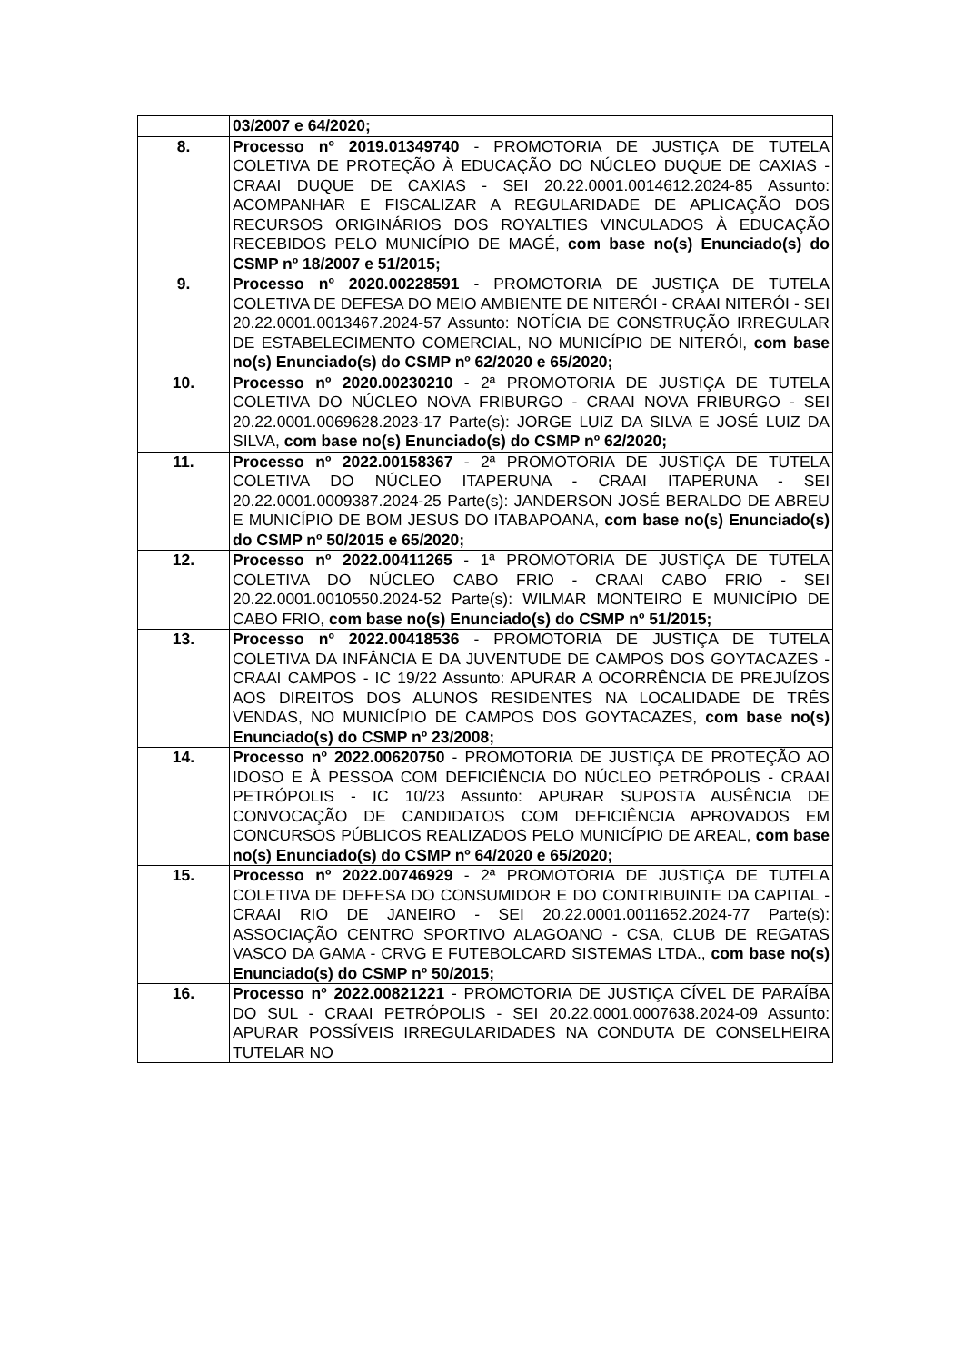| | 03/2007 e 64/2020; |
| 8. | Processo nº 2019.01349740 - PROMOTORIA DE JUSTIÇA DE TUTELA COLETIVA DE PROTEÇÃO À EDUCAÇÃO DO NÚCLEO DUQUE DE CAXIAS - CRAAI DUQUE DE CAXIAS - SEI 20.22.0001.0014612.2024-85 Assunto: ACOMPANHAR E FISCALIZAR A REGULARIDADE DE APLICAÇÃO DOS RECURSOS ORIGINÁRIOS DOS ROYALTIES VINCULADOS À EDUCAÇÃO RECEBIDOS PELO MUNICÍPIO DE MAGÉ, com base no(s) Enunciado(s) do CSMP nº 18/2007 e 51/2015; |
| 9. | Processo nº 2020.00228591 - PROMOTORIA DE JUSTIÇA DE TUTELA COLETIVA DE DEFESA DO MEIO AMBIENTE DE NITERÓI - CRAAI NITERÓI - SEI 20.22.0001.0013467.2024-57 Assunto: NOTÍCIA DE CONSTRUÇÃO IRREGULAR DE ESTABELECIMENTO COMERCIAL, NO MUNICÍPIO DE NITERÓI, com base no(s) Enunciado(s) do CSMP nº 62/2020 e 65/2020; |
| 10. | Processo nº 2020.00230210 - 2ª PROMOTORIA DE JUSTIÇA DE TUTELA COLETIVA DO NÚCLEO NOVA FRIBURGO - CRAAI NOVA FRIBURGO - SEI 20.22.0001.0069628.2023-17 Parte(s): JORGE LUIZ DA SILVA E JOSÉ LUIZ DA SILVA, com base no(s) Enunciado(s) do CSMP nº 62/2020; |
| 11. | Processo nº 2022.00158367 - 2ª PROMOTORIA DE JUSTIÇA DE TUTELA COLETIVA DO NÚCLEO ITAPERUNA - CRAAI ITAPERUNA - SEI 20.22.0001.0009387.2024-25 Parte(s): JANDERSON JOSÉ BERALDO DE ABREU E MUNICÍPIO DE BOM JESUS DO ITABAPOANA, com base no(s) Enunciado(s) do CSMP nº 50/2015 e 65/2020; |
| 12. | Processo nº 2022.00411265 - 1ª PROMOTORIA DE JUSTIÇA DE TUTELA COLETIVA DO NÚCLEO CABO FRIO - CRAAI CABO FRIO - SEI 20.22.0001.0010550.2024-52 Parte(s): WILMAR MONTEIRO E MUNICÍPIO DE CABO FRIO, com base no(s) Enunciado(s) do CSMP nº 51/2015; |
| 13. | Processo nº 2022.00418536 - PROMOTORIA DE JUSTIÇA DE TUTELA COLETIVA DA INFÂNCIA E DA JUVENTUDE DE CAMPOS DOS GOYTACAZES - CRAAI CAMPOS - IC 19/22 Assunto: APURAR A OCORRÊNCIA DE PREJUÍZOS AOS DIREITOS DOS ALUNOS RESIDENTES NA LOCALIDADE DE TRÊS VENDAS, NO MUNICÍPIO DE CAMPOS DOS GOYTACAZES, com base no(s) Enunciado(s) do CSMP nº 23/2008; |
| 14. | Processo nº 2022.00620750 - PROMOTORIA DE JUSTIÇA DE PROTEÇÃO AO IDOSO E À PESSOA COM DEFICIÊNCIA DO NÚCLEO PETRÓPOLIS - CRAAI PETRÓPOLIS - IC 10/23 Assunto: APURAR SUPOSTA AUSÊNCIA DE CONVOCAÇÃO DE CANDIDATOS COM DEFICIÊNCIA APROVADOS EM CONCURSOS PÚBLICOS REALIZADOS PELO MUNICÍPIO DE AREAL, com base no(s) Enunciado(s) do CSMP nº 64/2020 e 65/2020; |
| 15. | Processo nº 2022.00746929 - 2ª PROMOTORIA DE JUSTIÇA DE TUTELA COLETIVA DE DEFESA DO CONSUMIDOR E DO CONTRIBUINTE DA CAPITAL - CRAAI RIO DE JANEIRO - SEI 20.22.0001.0011652.2024-77 Parte(s): ASSOCIAÇÃO CENTRO SPORTIVO ALAGOANO - CSA, CLUB DE REGATAS VASCO DA GAMA - CRVG E FUTEBOLCARD SISTEMAS LTDA., com base no(s) Enunciado(s) do CSMP nº 50/2015; |
| 16. | Processo nº 2022.00821221 - PROMOTORIA DE JUSTIÇA CÍVEL DE PARAÍBA DO SUL - CRAAI PETRÓPOLIS - SEI 20.22.0001.0007638.2024-09 Assunto: APURAR POSSÍVEIS IRREGULARIDADES NA CONDUTA DE CONSELHEIRA TUTELAR NO |